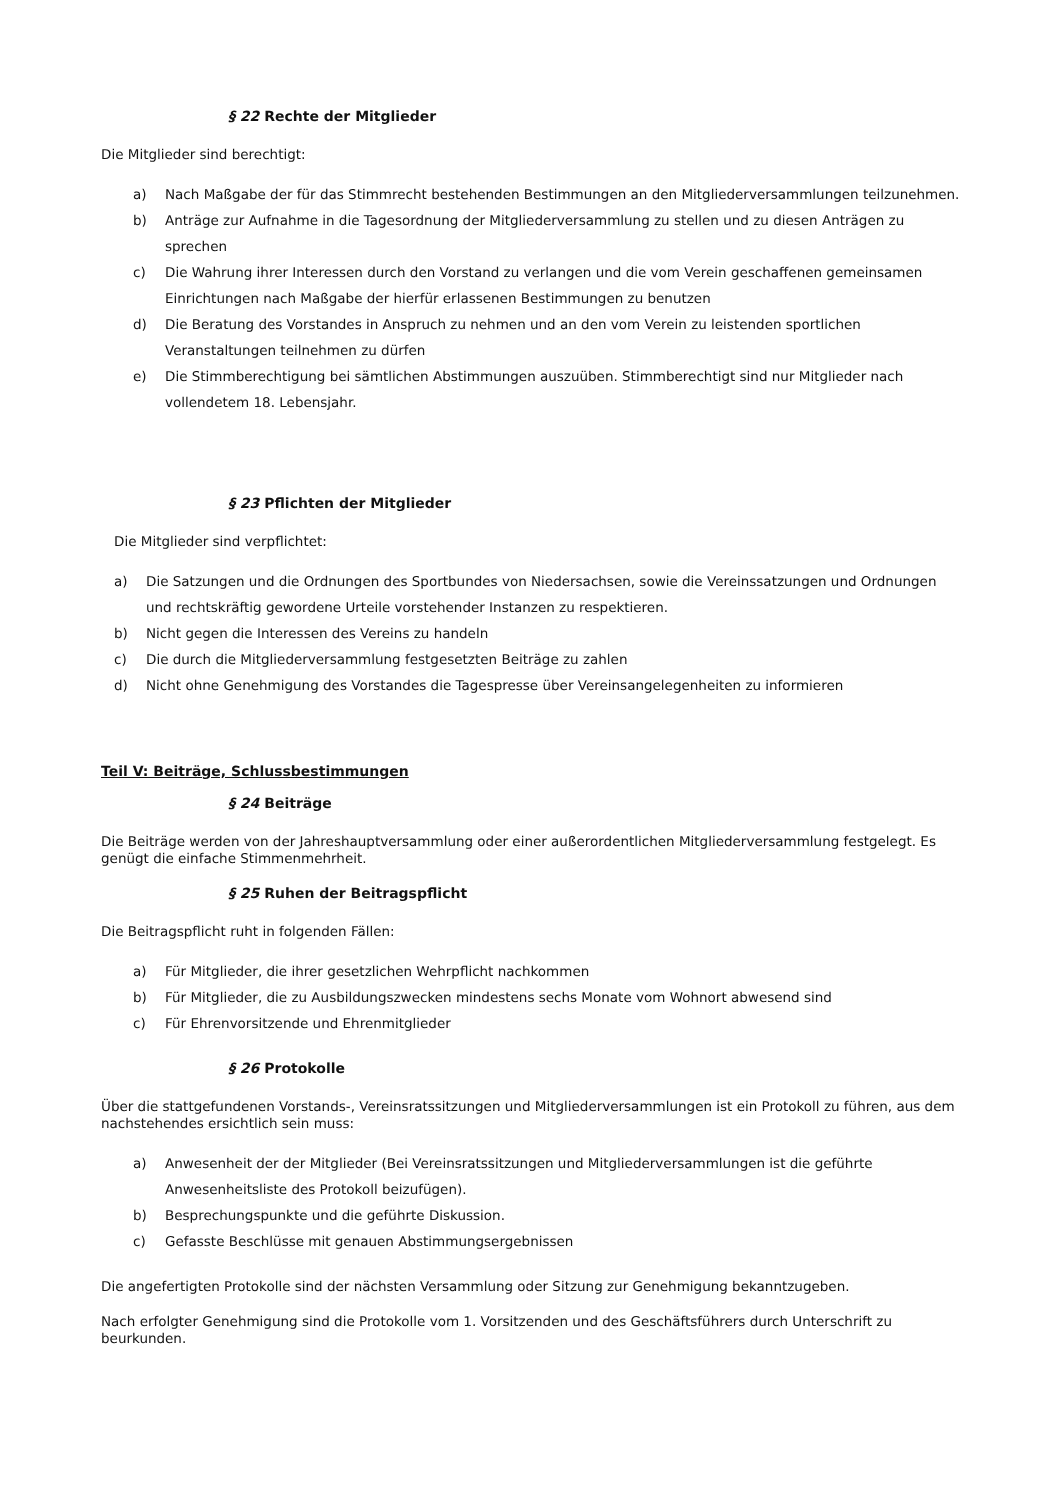§ 22 Rechte der Mitglieder
Die Mitglieder sind berechtigt:
a) Nach Maßgabe der für das Stimmrecht bestehenden Bestimmungen an den Mitgliederversammlungen teilzunehmen.
b) Anträge zur Aufnahme in die Tagesordnung der Mitgliederversammlung zu stellen und zu diesen Anträgen zu sprechen
c) Die Wahrung ihrer Interessen durch den Vorstand zu verlangen und die vom Verein geschaffenen gemeinsamen Einrichtungen nach Maßgabe der hierfür erlassenen Bestimmungen zu benutzen
d) Die Beratung des Vorstandes in Anspruch zu nehmen und an den vom Verein zu leistenden sportlichen Veranstaltungen teilnehmen zu dürfen
e) Die Stimmberechtigung bei sämtlichen Abstimmungen auszuüben. Stimmberechtigt sind nur Mitglieder nach vollendetem 18. Lebensjahr.
§ 23 Pflichten der Mitglieder
Die Mitglieder sind verpflichtet:
a) Die Satzungen und die Ordnungen des Sportbundes von Niedersachsen, sowie die Vereinssatzungen und Ordnungen und rechtskräftig gewordene Urteile vorstehender Instanzen zu respektieren.
b) Nicht gegen die Interessen des Vereins zu handeln
c) Die durch die Mitgliederversammlung festgesetzten Beiträge zu zahlen
d) Nicht ohne Genehmigung des Vorstandes die Tagespresse über Vereinsangelegenheiten zu informieren
Teil V: Beiträge, Schlussbestimmungen
§ 24 Beiträge
Die Beiträge werden von der Jahreshauptversammlung oder einer außerordentlichen Mitgliederversammlung festgelegt. Es genügt die einfache Stimmenmehrheit.
§ 25 Ruhen der Beitragspflicht
Die Beitragspflicht ruht in folgenden Fällen:
a) Für Mitglieder, die ihrer gesetzlichen Wehrpflicht nachkommen
b) Für Mitglieder, die zu Ausbildungszwecken mindestens sechs Monate vom Wohnort abwesend sind
c) Für Ehrenvorsitzende und Ehrenmitglieder
§ 26 Protokolle
Über die stattgefundenen Vorstands-, Vereinsratssitzungen und Mitgliederversammlungen ist ein Protokoll zu führen, aus dem nachstehendes ersichtlich sein muss:
a) Anwesenheit der der Mitglieder (Bei Vereinsratssitzungen und Mitgliederversammlungen ist die geführte Anwesenheitsliste des Protokoll beizufügen).
b) Besprechungspunkte und die geführte Diskussion.
c) Gefasste Beschlüsse mit genauen Abstimmungsergebnissen
Die angefertigten Protokolle sind der nächsten Versammlung oder Sitzung zur Genehmigung bekanntzugeben.
Nach erfolgter Genehmigung sind die Protokolle vom 1. Vorsitzenden und des Geschäftsführers durch Unterschrift zu beurkunden.